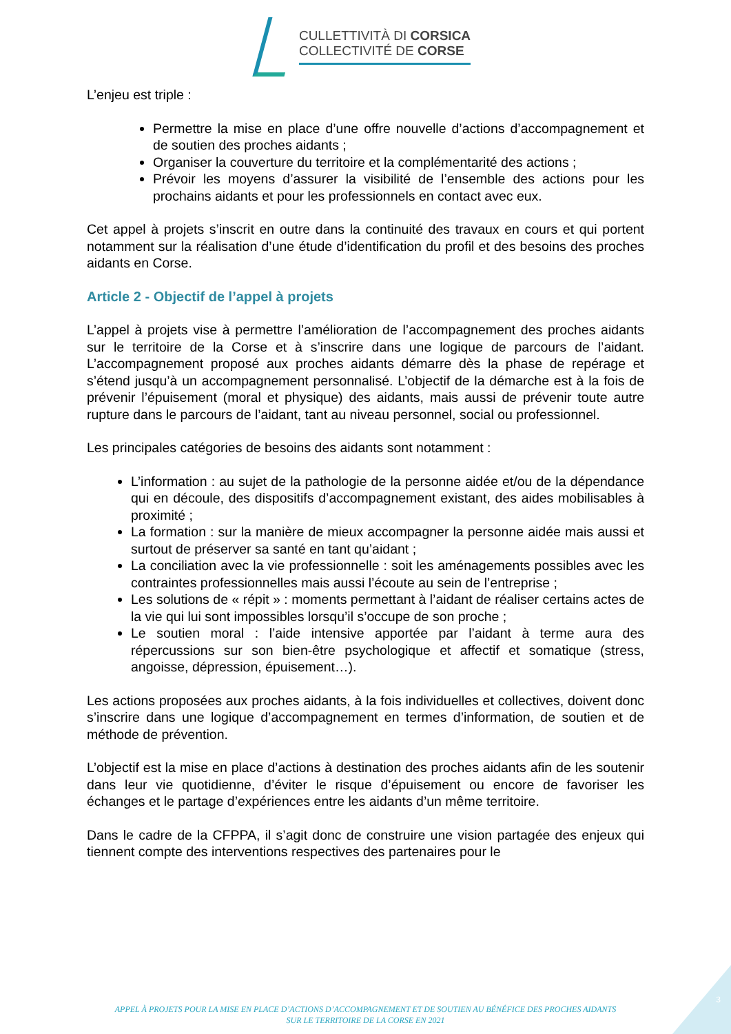CULLETTIVITÀ DI CORSICA
COLLECTIVITÉ DE CORSE
L’enjeu est triple :
Permettre la mise en place d’une offre nouvelle d’actions d’accompagnement et de soutien des proches aidants ;
Organiser la couverture du territoire et la complémentarité des actions ;
Prévoir les moyens d’assurer la visibilité de l’ensemble des actions pour les prochains aidants et pour les professionnels en contact avec eux.
Cet appel à projets s’inscrit en outre dans la continuité des travaux en cours et qui portent notamment sur la réalisation d’une étude d’identification du profil et des besoins des proches aidants en Corse.
Article 2 - Objectif de l’appel à projets
L’appel à projets vise à permettre l’amélioration de l’accompagnement des proches aidants sur le territoire de la Corse et à s’inscrire dans une logique de parcours de l’aidant. L’accompagnement proposé aux proches aidants démarre dès la phase de repérage et s’étend jusqu’à un accompagnement personnalisé. L’objectif de la démarche est à la fois de prévenir l’épuisement (moral et physique) des aidants, mais aussi de prévenir toute autre rupture dans le parcours de l’aidant, tant au niveau personnel, social ou professionnel.
Les principales catégories de besoins des aidants sont notamment :
L’information : au sujet de la pathologie de la personne aidée et/ou de la dépendance qui en découle, des dispositifs d’accompagnement existant, des aides mobilisables à proximité ;
La formation : sur la manière de mieux accompagner la personne aidée mais aussi et surtout de préserver sa santé en tant qu’aidant ;
La conciliation avec la vie professionnelle : soit les aménagements possibles avec les contraintes professionnelles mais aussi l’écoute au sein de l’entreprise ;
Les solutions de « répit » : moments permettant à l’aidant de réaliser certains actes de la vie qui lui sont impossibles lorsqu’il s’occupe de son proche ;
Le soutien moral : l’aide intensive apportée par l’aidant à terme aura des répercussions sur son bien-être psychologique et affectif et somatique (stress, angoisse, dépression, épuisement…).
Les actions proposées aux proches aidants, à la fois individuelles et collectives, doivent donc s’inscrire dans une logique d’accompagnement en termes d’information, de soutien et de méthode de prévention.
L’objectif est la mise en place d’actions à destination des proches aidants afin de les soutenir dans leur vie quotidienne, d’éviter le risque d’épuisement ou encore de favoriser les échanges et le partage d’expériences entre les aidants d’un même territoire.
Dans le cadre de la CFPPA, il s’agit donc de construire une vision partagée des enjeux qui tiennent compte des interventions respectives des partenaires pour le
3
APPEL À PROJETS POUR LA MISE EN PLACE D’ACTIONS D’ACCOMPAGNEMENT ET DE SOUTIEN AU BÉNÉFICE DES PROCHES AIDANTS
SUR LE TERRITOIRE DE LA CORSE EN 2021